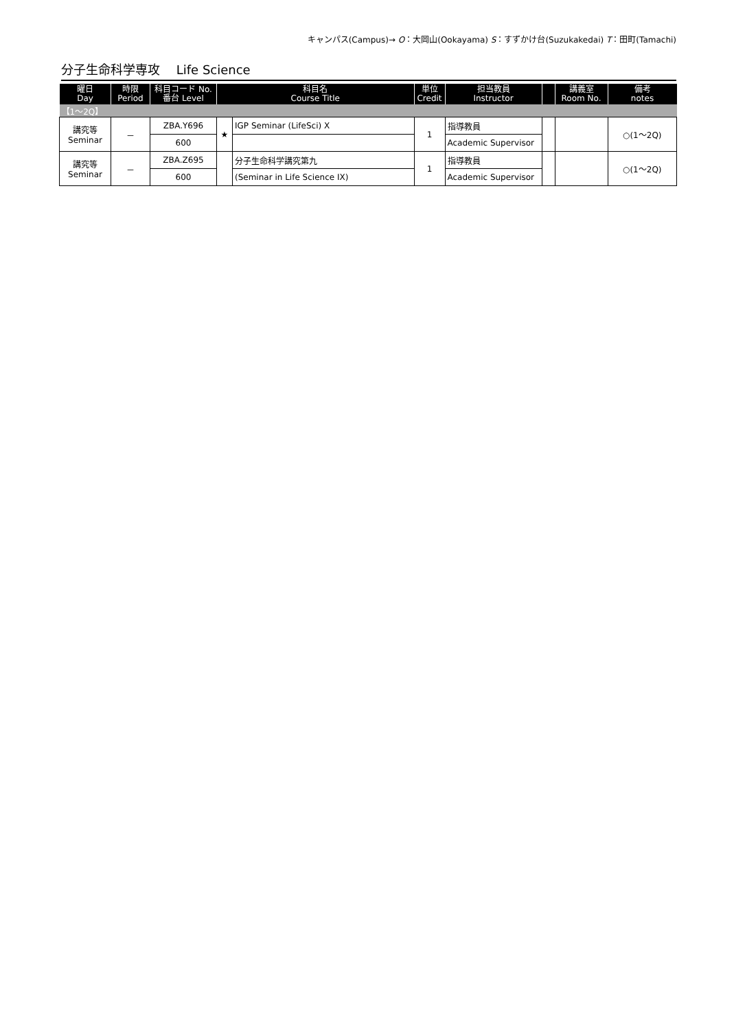キャンパス(Campus)→ O：大岡山(Ookayama) S：すずかけ台(Suzukakedai) T：田町(Tamachi)
分子生命科学専攻　 Life Science
| 曜日 Day | 時限 Period | 科目コード No. 番台 Level | 科目名 Course Title | | 単位 Credit | 担当教員 Instructor | | 講義室 Room No. | 備考 notes |
| --- | --- | --- | --- | --- | --- | --- | --- | --- | --- |
| 【1～2Q】 | | | | | | | | | |
| 講究等 Seminar | － | ZBA.Y696 | ★ | IGP Seminar (LifeSci) X | 1 | 指導教員 | | | ○(1～2Q) |
| | | 600 | | | | Academic Supervisor | | | |
| 講究等 Seminar | － | ZBA.Z695 | | 分子生命科学講究第九 | 1 | 指導教員 | | | ○(1～2Q) |
| | | 600 | | (Seminar in Life Science IX) | | Academic Supervisor | | | |